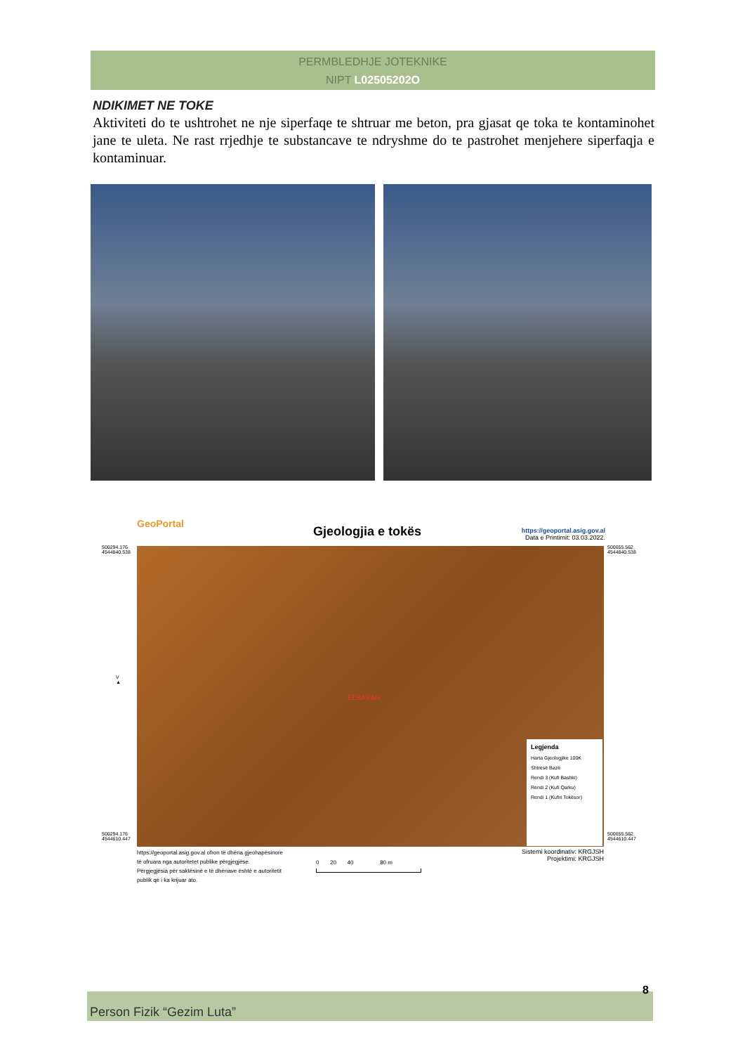PERMBLEDHJE JOTEKNIKE
NIPT L02505202O
NDIKIMET NE TOKE
Aktiviteti do te ushtrohet ne nje siperfaqe te shtruar me beton, pra gjasat qe toka te kontaminohet jane te uleta. Ne rast rrjedhje te substancave te ndryshme do te pastrohet menjehere siperfaqja e kontaminuar.
GeoPortal
Gjeologjia e tokës
https://geoportal.asig.gov.al
Data e Printimit: 03.03.2022.
500294.176
4544840.538
500655.562
4544840.538
V
▲
ELBASAN
Legjenda
Harta Gjeologjike 100K
Shtresë Bazë
Rendi 3 (Kufi Bashki)
Rendi 2 (Kufi Qarku)
Rendi 1 (Kufiri Tokësor)
500294.176
4544610.447
500655.562
4544610.447
https://geoportal.asig.gov.al ofron të dhëna gjeohapësinore të ofruara nga autoritetet publike përgjegjëse.
Përgjegjësia për saktësinë e të dhënave është e autoritetit publik që i ka krijuar ato.
0 20 40 80 m
Sistemi koordinativ: KRGJSH
Projektimi: KRGJSH
8
Person Fizik “Gezim Luta”